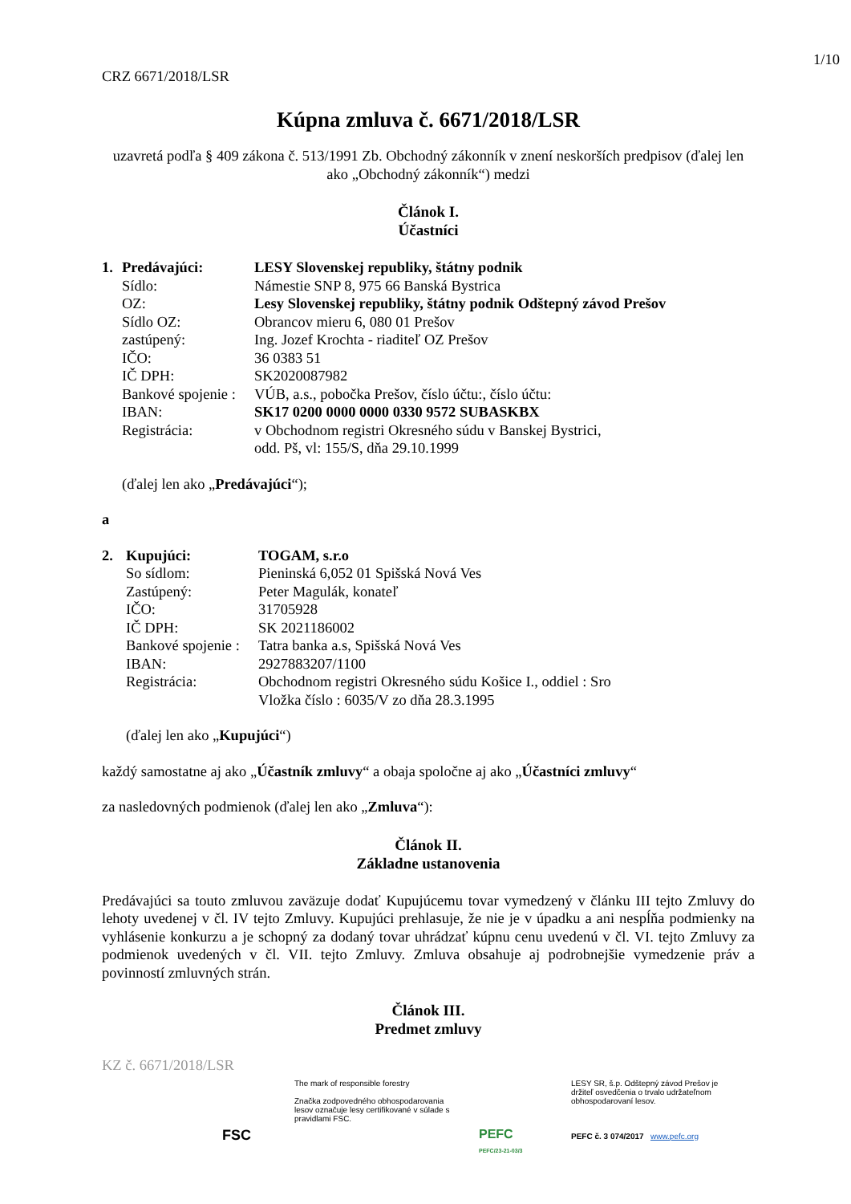1/10
CRZ 6671/2018/LSR
Kúpna zmluva č. 6671/2018/LSR
uzavretá podľa § 409 zákona č. 513/1991 Zb. Obchodný zákonník v znení neskorších predpisov (ďalej len ako „Obchodný zákonník“) medzi
Článok I.
Účastníci
| 1. | Predávajúci: | LESY Slovenskej republiky, štátny podnik |
| | Sídlo: | Námestie SNP 8, 975 66 Banská Bystrica |
| | OZ: | Lesy Slovenskej republiky, štátny podnik Odštepný závod Prešov |
| | Sídlo OZ: | Obrancov mieru 6, 080 01 Prešov |
| | zastúpený: | Ing. Jozef Krochta - riaditeľ OZ Prešov |
| | IČO: | 36 0383 51 |
| | IČ DPH: | SK2020087982 |
| | Bankové spojenie : | VÚB, a.s., pobočka Prešov, číslo účtu:, číslo účtu: |
| | IBAN: | SK17 0200 0000 0000 0330 9572 SUBASKBX |
| | Registrácia: | v Obchodnom registri Okresného súdu v Banskej Bystrici, odd. Pš, vl: 155/S, dňa 29.10.1999 |
(ďalej len ako „Predávajúci“);
a
| 2. | Kupujúci: | TOGAM, s.r.o |
| | So sídlom: | Pieninská 6,052 01 Spišská Nová Ves |
| | Zastúpený: | Peter Magulák, konateľ |
| | IČO: | 31705928 |
| | IČ DPH: | SK 2021186002 |
| | Bankové spojenie : | Tatra banka a.s, Spišská Nová Ves |
| | IBAN: | 2927883207/1100 |
| | Registrácia: | Obchodnom registri Okresného súdu Košice I., oddiel : Sro Vložka číslo : 6035/V zo dňa 28.3.1995 |
(ďalej len ako „Kupujúci“)
každý samostatne aj ako „Účastník zmluvy“ a obaja spoločne aj ako „Účastníci zmluvy“
za nasledovných podmienok (ďalej len ako „Zmluva“):
Článok II.
Základne ustanovenia
Predávajúci sa touto zmluvou zaväzuje dodať Kupujúcemu tovar vymedzený v článku III tejto Zmluvy do lehoty uvedenej v čl. IV tejto Zmluvy. Kupujúci prehlasuje, že nie je v úpadku a ani nespĺňa podmienky na vyhlásenie konkurzu a je schopný za dodaný tovar uhrádzať kúpnu cenu uvedenú v čl. VI. tejto Zmluvy za podmienok uvedených v čl. VII. tejto Zmluvy. Zmluva obsahuje aj podrobnejšie vymedzenie práv a povinností zmluvných strán.
Článok III.
Predmet zmluvy
KZ č. 6671/2018/LSR
FSC
The mark of responsible forestry
Značka zodpovedného obhospodarovania lesov označuje lesy certifikované v súlade s pravidlami FSC.
PEFC
PEFC/23-21-03/3
LESY SR, š.p. Odštepný závod Prešov je držiteľ osvedčenia o trvalo udržateľnom obhospodarovaní lesov.
PEFC č. 3 074/2017 www.pefc.org